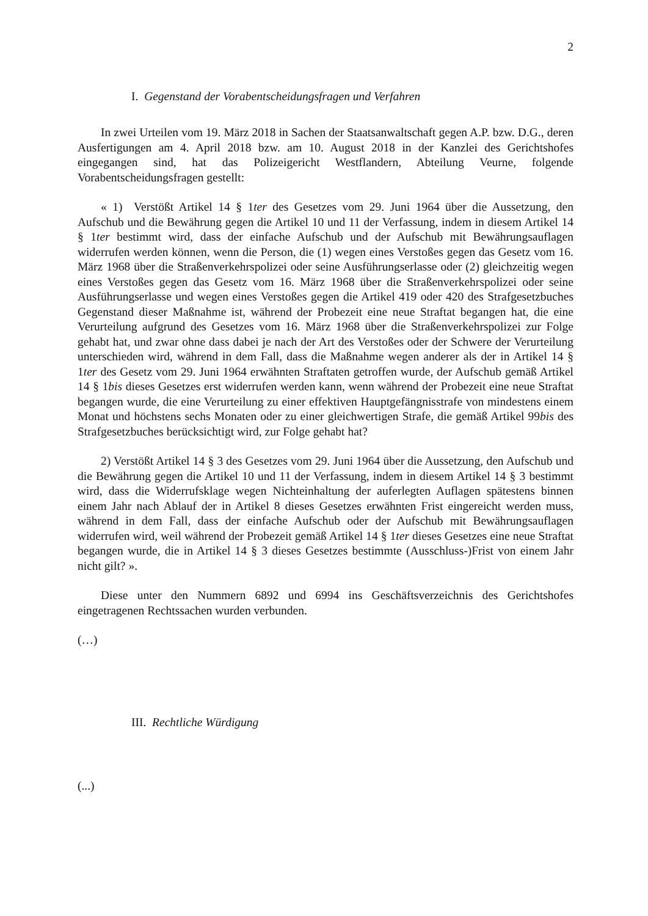2
I. Gegenstand der Vorabentscheidungsfragen und Verfahren
In zwei Urteilen vom 19. März 2018 in Sachen der Staatsanwaltschaft gegen A.P. bzw. D.G., deren Ausfertigungen am 4. April 2018 bzw. am 10. August 2018 in der Kanzlei des Gerichtshofes eingegangen sind, hat das Polizeigericht Westflandern, Abteilung Veurne, folgende Vorabentscheidungsfragen gestellt:
« 1) Verstößt Artikel 14 § 1ter des Gesetzes vom 29. Juni 1964 über die Aussetzung, den Aufschub und die Bewährung gegen die Artikel 10 und 11 der Verfassung, indem in diesem Artikel 14 § 1ter bestimmt wird, dass der einfache Aufschub und der Aufschub mit Bewährungsauflagen widerrufen werden können, wenn die Person, die (1) wegen eines Verstoßes gegen das Gesetz vom 16. März 1968 über die Straßenverkehrspolizei oder seine Ausführungserlasse oder (2) gleichzeitig wegen eines Verstoßes gegen das Gesetz vom 16. März 1968 über die Straßenverkehrspolizei oder seine Ausführungserlasse und wegen eines Verstoßes gegen die Artikel 419 oder 420 des Strafgesetzbuches Gegenstand dieser Maßnahme ist, während der Probezeit eine neue Straftat begangen hat, die eine Verurteilung aufgrund des Gesetzes vom 16. März 1968 über die Straßenverkehrspolizei zur Folge gehabt hat, und zwar ohne dass dabei je nach der Art des Verstoßes oder der Schwere der Verurteilung unterschieden wird, während in dem Fall, dass die Maßnahme wegen anderer als der in Artikel 14 § 1ter des Gesetz vom 29. Juni 1964 erwähnten Straftaten getroffen wurde, der Aufschub gemäß Artikel 14 § 1bis dieses Gesetzes erst widerrufen werden kann, wenn während der Probezeit eine neue Straftat begangen wurde, die eine Verurteilung zu einer effektiven Hauptgefängnisstrafe von mindestens einem Monat und höchstens sechs Monaten oder zu einer gleichwertigen Strafe, die gemäß Artikel 99bis des Strafgesetzbuches berücksichtigt wird, zur Folge gehabt hat?
2) Verstößt Artikel 14 § 3 des Gesetzes vom 29. Juni 1964 über die Aussetzung, den Aufschub und die Bewährung gegen die Artikel 10 und 11 der Verfassung, indem in diesem Artikel 14 § 3 bestimmt wird, dass die Widerrufsklage wegen Nichteinhaltung der auferlegten Auflagen spätestens binnen einem Jahr nach Ablauf der in Artikel 8 dieses Gesetzes erwähnten Frist eingereicht werden muss, während in dem Fall, dass der einfache Aufschub oder der Aufschub mit Bewährungsauflagen widerrufen wird, weil während der Probezeit gemäß Artikel 14 § 1ter dieses Gesetzes eine neue Straftat begangen wurde, die in Artikel 14 § 3 dieses Gesetzes bestimmte (Ausschluss-)Frist von einem Jahr nicht gilt? ».
Diese unter den Nummern 6892 und 6994 ins Geschäftsverzeichnis des Gerichtshofes eingetragenen Rechtssachen wurden verbunden.
(…)
III. Rechtliche Würdigung
(...)